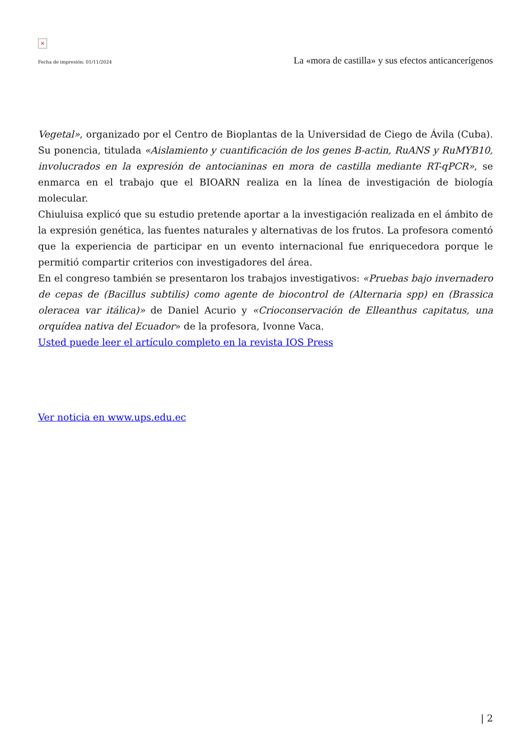×
Fecha de impresión: 01/11/2024 La «mora de castilla» y sus efectos anticancerígenos
Vegetal», organizado por el Centro de Bioplantas de la Universidad de Ciego de Ávila (Cuba). Su ponencia, titulada «Aislamiento y cuantificación de los genes B-actin, RuANS y RuMYB10, involucrados en la expresión de antocianinas en mora de castilla mediante RT-qPCR», se enmarca en el trabajo que el BIOARN realiza en la línea de investigación de biología molecular.
Chiuluisa explicó que su estudio pretende aportar a la investigación realizada en el ámbito de la expresión genética, las fuentes naturales y alternativas de los frutos. La profesora comentó que la experiencia de participar en un evento internacional fue enriquecedora porque le permitió compartir criterios con investigadores del área.
En el congreso también se presentaron los trabajos investigativos: «Pruebas bajo invernadero de cepas de (Bacillus subtilis) como agente de biocontrol de (Alternaria spp) en (Brassica oleracea var itálica)» de Daniel Acurio y «Crioconservación de Elleanthus capitatus, una orquídea nativa del Ecuador» de la profesora, Ivonne Vaca.
Usted puede leer el artículo completo en la revista IOS Press
Ver noticia en www.ups.edu.ec
| 2